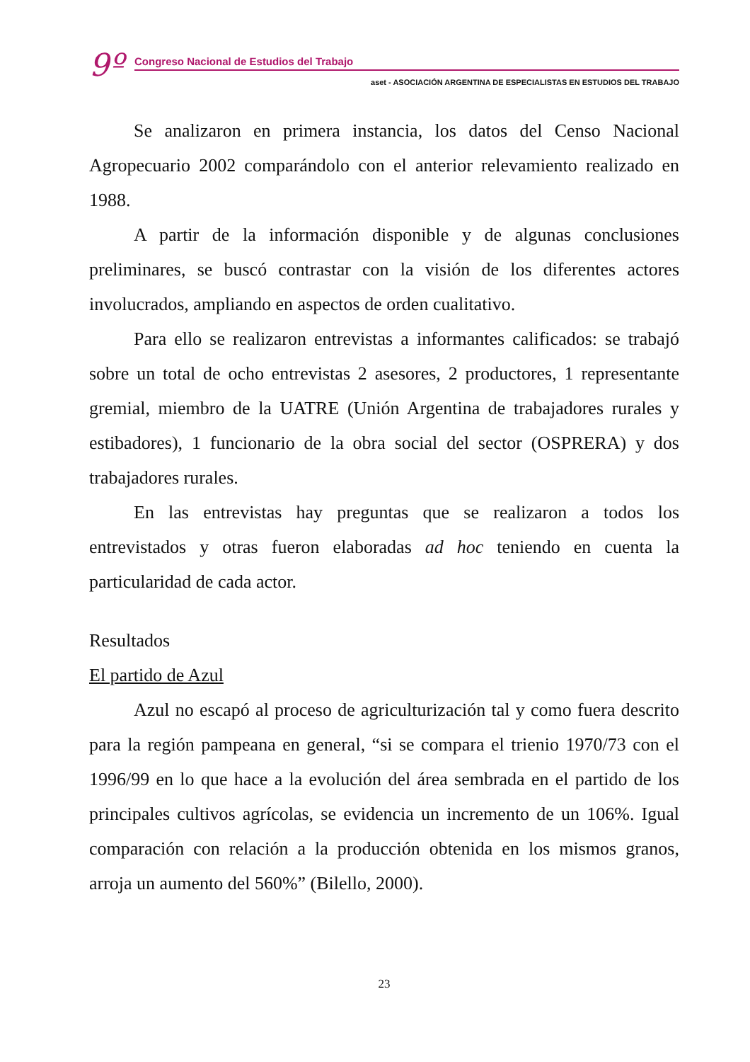9º
Congreso Nacional de Estudios del Trabajo
aset - ASOCIACIÓN ARGENTINA DE ESPECIALISTAS EN ESTUDIOS DEL TRABAJO
Se analizaron en primera instancia, los datos del Censo Nacional Agropecuario 2002 comparándolo con el anterior relevamiento realizado en 1988.
A partir de la información disponible y de algunas conclusiones preliminares, se buscó contrastar con la visión de los diferentes actores involucrados, ampliando en aspectos de orden cualitativo.
Para ello se realizaron entrevistas a informantes calificados: se trabajó sobre un total de ocho entrevistas 2 asesores, 2 productores, 1 representante gremial, miembro de la UATRE (Unión Argentina de trabajadores rurales y estibadores), 1 funcionario de la obra social del sector (OSPRERA) y dos trabajadores rurales.
En las entrevistas hay preguntas que se realizaron a todos los entrevistados y otras fueron elaboradas ad hoc teniendo en cuenta la particularidad de cada actor.
Resultados
El partido de Azul
Azul no escapó al proceso de agriculturización tal y como fuera descrito para la región pampeana en general, “si se compara el trienio 1970/73 con el 1996/99 en lo que hace a la evolución del área sembrada en el partido de los principales cultivos agrícolas, se evidencia un incremento de un 106%. Igual comparación con relación a la producción obtenida en los mismos granos, arroja un aumento del 560%” (Bilello, 2000).
23